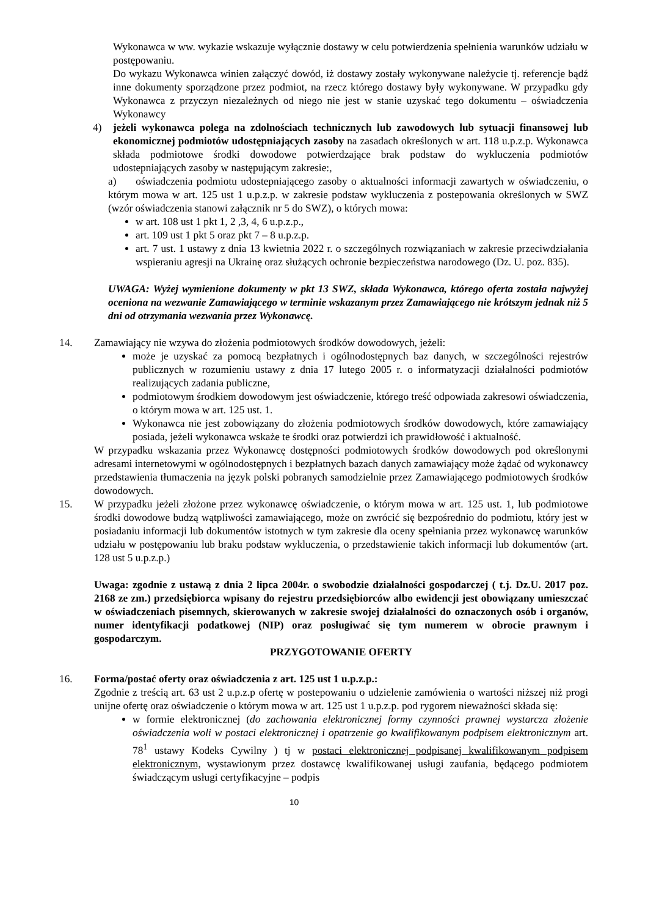Wykonawca w ww. wykazie wskazuje wyłącznie dostawy w celu potwierdzenia spełnienia warunków udziału w postępowaniu.
Do wykazu Wykonawca winien załączyć dowód, iż dostawy zostały wykonywane należycie tj. referencje bądź inne dokumenty sporządzone przez podmiot, na rzecz którego dostawy były wykonywane. W przypadku gdy Wykonawca z przyczyn niezależnych od niego nie jest w stanie uzyskać tego dokumentu – oświadczenia Wykonawcy
4) jeżeli wykonawca polega na zdolnościach technicznych lub zawodowych lub sytuacji finansowej lub ekonomicznej podmiotów udostępniających zasoby na zasadach określonych w art. 118 u.p.z.p. Wykonawca składa podmiotowe środki dowodowe potwierdzające brak podstaw do wykluczenia podmiotów udostepniających zasoby w następującym zakresie:,
a) oświadczenia podmiotu udostepniającego zasoby o aktualności informacji zawartych w oświadczeniu, o którym mowa w art. 125 ust 1 u.p.z.p. w zakresie podstaw wykluczenia z postepowania określonych w SWZ (wzór oświadczenia stanowi załącznik nr 5 do SWZ), o których mowa:
w art. 108 ust 1 pkt 1, 2 ,3, 4, 6 u.p.z.p.,
art. 109 ust 1 pkt 5 oraz pkt 7 – 8 u.p.z.p.
art. 7 ust. 1 ustawy z dnia 13 kwietnia 2022 r. o szczególnych rozwiązaniach w zakresie przeciwdziałania wspieraniu agresji na Ukrainę oraz służących ochronie bezpieczeństwa narodowego (Dz. U. poz. 835).
UWAGA: Wyżej wymienione dokumenty w pkt 13 SWZ, składa Wykonawca, którego oferta została najwyżej oceniona na wezwanie Zamawiającego w terminie wskazanym przez Zamawiającego nie krótszym jednak niż 5 dni od otrzymania wezwania przez Wykonawcę.
14. Zamawiający nie wzywa do złożenia podmiotowych środków dowodowych, jeżeli:
może je uzyskać za pomocą bezpłatnych i ogólnodostępnych baz danych, w szczególności rejestrów publicznych w rozumieniu ustawy z dnia 17 lutego 2005 r. o informatyzacji działalności podmiotów realizujących zadania publiczne,
podmiotowym środkiem dowodowym jest oświadczenie, którego treść odpowiada zakresowi oświadczenia, o którym mowa w art. 125 ust. 1.
Wykonawca nie jest zobowiązany do złożenia podmiotowych środków dowodowych, które zamawiający posiada, jeżeli wykonawca wskaże te środki oraz potwierdzi ich prawidłowość i aktualność.
W przypadku wskazania przez Wykonawcę dostępności podmiotowych środków dowodowych pod określonymi adresami internetowymi w ogólnodostępnych i bezpłatnych bazach danych zamawiający może żądać od wykonawcy przedstawienia tłumaczenia na język polski pobranych samodzielnie przez Zamawiającego podmiotowych środków dowodowych.
15. W przypadku jeżeli złożone przez wykonawcę oświadczenie, o którym mowa w art. 125 ust. 1, lub podmiotowe środki dowodowe budzą wątpliwości zamawiającego, może on zwrócić się bezpośrednio do podmiotu, który jest w posiadaniu informacji lub dokumentów istotnych w tym zakresie dla oceny spełniania przez wykonawcę warunków udziału w postępowaniu lub braku podstaw wykluczenia, o przedstawienie takich informacji lub dokumentów (art. 128 ust 5 u.p.z.p.)
Uwaga: zgodnie z ustawą z dnia 2 lipca 2004r. o swobodzie działalności gospodarczej ( t.j. Dz.U. 2017 poz. 2168 ze zm.) przedsiębiorca wpisany do rejestru przedsiębiorców albo ewidencji jest obowiązany umieszczać w oświadczeniach pisemnych, skierowanych w zakresie swojej działalności do oznaczonych osób i organów, numer identyfikacji podatkowej (NIP) oraz posługiwać się tym numerem w obrocie prawnym i gospodarczym.
PRZYGOTOWANIE OFERTY
16. Forma/postać oferty oraz oświadczenia z art. 125 ust 1 u.p.z.p.:
Zgodnie z treścią art. 63 ust 2 u.p.z.p ofertę w postepowaniu o udzielenie zamówienia o wartości niższej niż progi unijne ofertę oraz oświadczenie o którym mowa w art. 125 ust 1 u.p.z.p. pod rygorem nieważności składa się:
w formie elektronicznej (do zachowania elektronicznej formy czynności prawnej wystarcza złożenie oświadczenia woli w postaci elektronicznej i opatrzenie go kwalifikowanym podpisem elektronicznym art. 78<sup>1</sup> ustawy Kodeks Cywilny ) tj w postaci elektronicznej podpisanej kwalifikowanym podpisem elektronicznym, wystawionym przez dostawcę kwalifikowanej usługi zaufania, będącego podmiotem świadczącym usługi certyfikacyjne – podpis
10